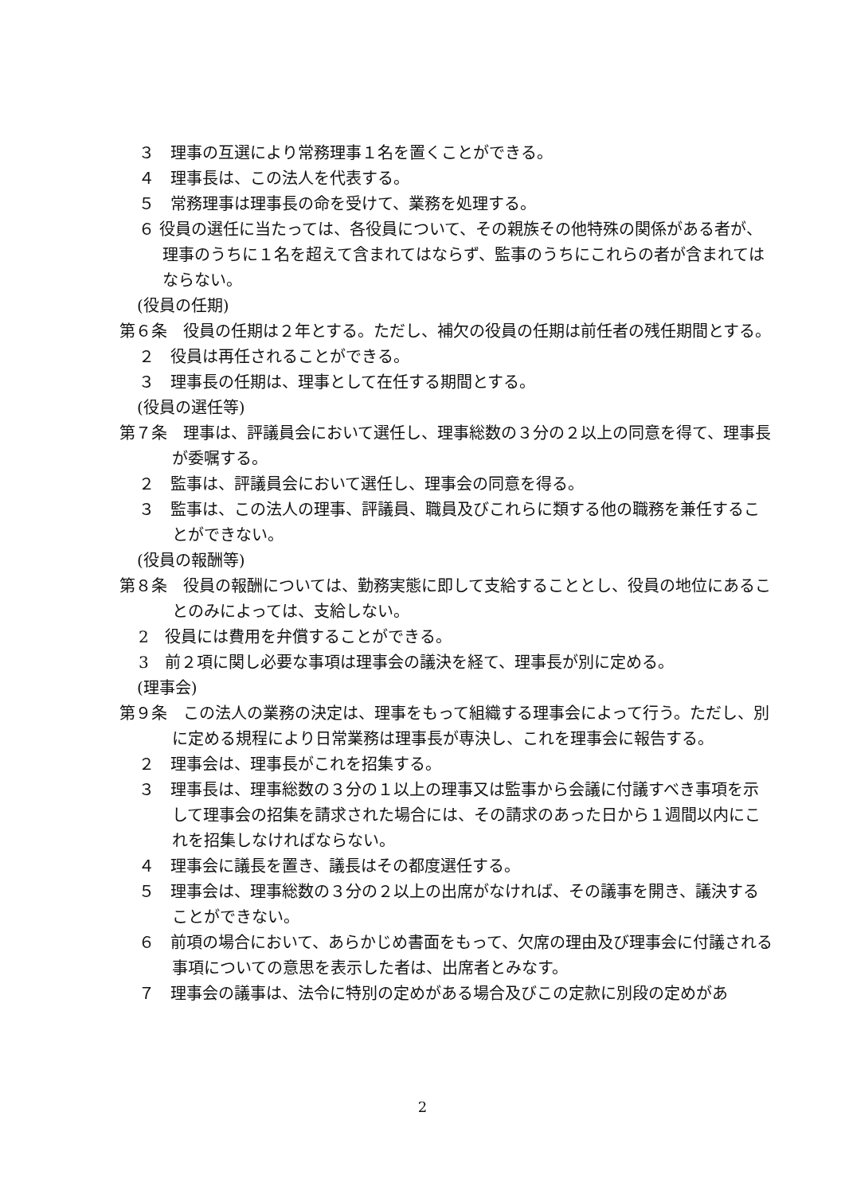３　理事の互選により常務理事１名を置くことができる。
４　理事長は、この法人を代表する。
５　常務理事は理事長の命を受けて、業務を処理する。
６ 役員の選任に当たっては、各役員について、その親族その他特殊の関係がある者が、理事のうちに１名を超えて含まれてはならず、監事のうちにこれらの者が含まれてはならない。
(役員の任期)
第６条　役員の任期は２年とする。ただし、補欠の役員の任期は前任者の残任期間とする。
２　役員は再任されることができる。
３　理事長の任期は、理事として在任する期間とする。
(役員の選任等)
第７条　理事は、評議員会において選任し、理事総数の３分の２以上の同意を得て、理事長が委嘱する。
２　監事は、評議員会において選任し、理事会の同意を得る。
３　監事は、この法人の理事、評議員、職員及びこれらに類する他の職務を兼任することができない。
(役員の報酬等)
第８条　役員の報酬については、勤務実態に即して支給することとし、役員の地位にあることのみによっては、支給しない。
2　役員には費用を弁償することができる。
3　前２項に関し必要な事項は理事会の議決を経て、理事長が別に定める。
(理事会)
第９条　この法人の業務の決定は、理事をもって組織する理事会によって行う。ただし、別に定める規程により日常業務は理事長が専決し、これを理事会に報告する。
２　理事会は、理事長がこれを招集する。
３　理事長は、理事総数の３分の１以上の理事又は監事から会議に付議すべき事項を示して理事会の招集を請求された場合には、その請求のあった日から１週間以内にこれを招集しなければならない。
４　理事会に議長を置き、議長はその都度選任する。
５　理事会は、理事総数の３分の２以上の出席がなければ、その議事を開き、議決することができない。
６　前項の場合において、あらかじめ書面をもって、欠席の理由及び理事会に付議される事項についての意思を表示した者は、出席者とみなす。
７　理事会の議事は、法令に特別の定めがある場合及びこの定款に別段の定めがあ
2